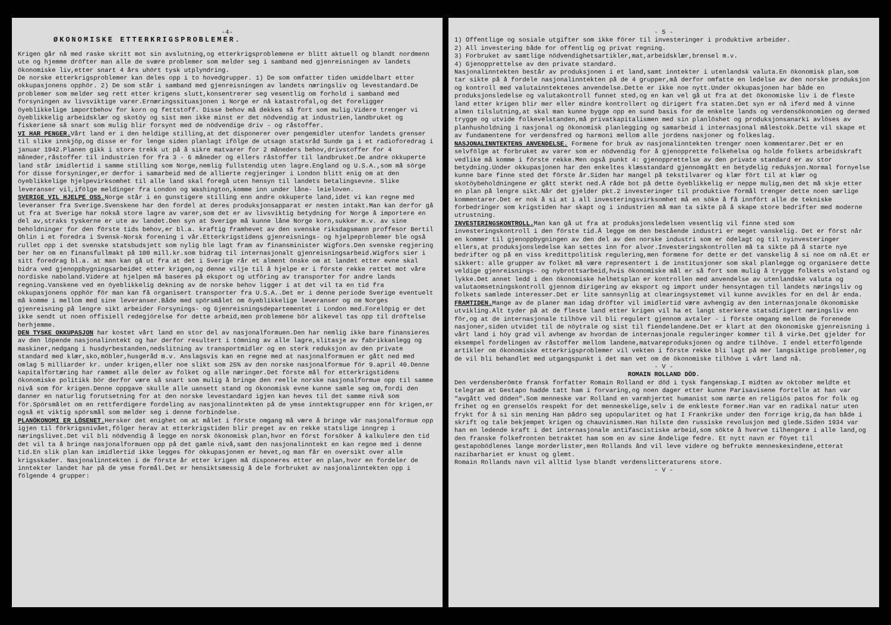-4-
ØKONOMISKE ETTERKRIGSPROBLEMER.
Krigen går nå med raske skritt mot sin avslutning,og etterkrigsproblemene er blitt aktuell og blandt nordmenn ute og hjemme dröfter man alle de svære problemer som melder seg i samband med gjenreisningen av landets ökonomiske liv,etter snart 4 års uhört tysk utplyndring.
De norske etterkrigsproblemer kan deles opp i to hovedgrupper. 1) De som omfatter tiden umiddelbart etter okkupasjonens opphör. 2) De som står i samband med gjenreisningen av landets næringsliv og levestandard.De problemer som melder seg rett etter krigens slutt,konsentrerer seg vesentlig om forhold i samband med forsyningen av livsviktige varer.Ernæringssituasjonen i Norge er nå katastrofal,og det foreligger öyeblikkelige importbehov for korn og fettstoff. Disse behov må dekkes så fort som mulig.Videre trenger vi öyeblikkelig arbeidsklær og skotöy og sist men ikke minst er det nödvendig at industrien,landbruket og fiskeriene så snart som mulig blir forsynt med de nödvendige driv - og råstoffer.
VI HAR PENGER. Vårt land er i den heldige stilling,at det disponerer over pengemidler utenfor landets grenser til slike innkjöp,og disse er for lenge siden planlagt ifölge de utsagn statsråd Sunde ga i et radioforedrag i januar 1942.Planen gikk i store trekk ut på å sikre matvarer for 2 måneders behov,drivstoffer for 4 måneder,råstoffer til industrien for fra 3 - 6 måneder og ellers råstoffer til landbruket.De andre okkuperte land står imidlertid i samme stilling som Norge,nemlig fullstendig uten lagre.England og U.S.A.,som må sörge for disse forsyninger,er derfor i samarbeid med de allierte regjeringer i London blitt enig om at den öyeblikkelige hjelpevirksomhet til alle land skal foregå uten hensyn til landets betalingsevne. Slike leveranser vil,ifölge meldinger fra London og Washington,komme inn under låne- leieloven.
SVERIGE VIL HJELPE OSS. Norge står i en gunstigere stilling enn andre okkuperte land,idet vi kan regne med leveranser fra Sverige.Svenskene har den fordel at deres produksjonsapparat er nesten intakt.Man kan derfor gå ut fra at Sverige har nokså store lagre av varer,som det er av livsviktig betydning for Norge å importere en del av,straks tyskerne er ute av landet.Den syn at Sverige må kunne låne Norge korn,sukker m.v. av sine beholdninger for den förste tids behov,er bl.a. kraftig framhevet av den svenske riksdagsmann proffesor Bertil Ohlin i et foredra i Svensk-Norsk forening i vår.Etterkrigstidens gjenreisnings- og hjelpeproblemer ble også rullet opp i det svenske statsbudsjett som nylig ble lagt fram av finansminister Wigfors.Den svenske regjering ber her om en finansfullmakt på 100 mill.kr.som bidrag til internasjonalt gjenreisningsarbeid.Wigfors sier i sitt foredrag bl.a. at man kan gå ut fra at det i Sverige rår et alment önske om at landet etter evne skal bidra ved gjenoppbygningsarbeidet etter krigen,og denne vilje til å hjelpe er i förste rekke rettet mot våre nordiske naboland.Videre at hjelpen må baseres på eksport og utföring av transporter for andre lands regning.Vanskene ved en öyeblikkelig dekning av de norske behov ligger i at det vil ta en tid fra okkupasjonens opphör för man kan få organisert transporter fra U.S.A..Det er i denne periode Sverige eventuelt må komme i mellom med sine leveranser.Både med spörsmålet om öyeblikkelige leveranser og om Norges gjenreisning på lengre sikt arbeider Forsynings- og Gjenreisningsdepartementet i London med.Forelöpig er det ikke sendt ut noen offisiell redegjörelse for dette arbeid,men problemene bör alikevel tas opp til dröftelse herhjemme.
DEN TYSKE OKKUPASJON har kostet vårt land en stor del av nasjonalformuen.Den har nemlig ikke bare finansieres av den löpende nasjonalinntekt og har derfor resultert i tömning av alle lagre,slitasje av fabrikkanlegg og maskiner,nedgang i husdyrbestanden,nedslitning av transportmidler og en sterk reduksjon av den private standard med klær,sko,möbler,husgeråd m.v. Anslagsvis kan en regne med at nasjonalformuen er gått ned med omlag 5 milliarder kr. under krigen,eller noe slikt som 25% av den norske nasjonalformue för 9.april 40.Denne kapitalfortæring har rammet alle deler av folket og alle næringer.Det förste mål for etterkrigstidens ökonomiske politikk bör derfor være så snart som mulig å bringe den reelle norske nasjonalformue opp til samme nivå som för krigen.Denne oppgave skulle alle uansett stand og ökonomisk evne kunne samle seg om,fordi den danner en naturlig forutsetning for at den norske levestandard igjen kan heves til det samme nivå som för.Spörsmålet om en rettferdigere fordeling av nasjonalinntekten på de ymse inntektsgrupper enn för krigen,er også et viktig spörsmål som melder seg i denne forbindelse.
PLANÖKONOMI ER LÖSENET. Hersker det enighet om at målet i förste omgang må være å bringe vår nasjonalformue opp igjen til förkrigsnivået,fölger herav at etterkrigstiden blir preget av en rekke statslige inngrep i næringslivet.Det vil bli nödvendig å legge en norsk ökonomisk plan,hvor en först forsöker å kalkulere den tid det vil ta å bringe nasjonalformuen opp på det gamle nivå,samt den nasjonalinntekt en kan regne med i denne tid.En slik plan kan imidlertid ikke legges för okkupasjonen er hevet,og man får en oversikt over alle krigsskader. Nasjonalinntekten i de förste år etter krigen må disponeres etter en plan,hvor en fordeler de inntekter landet har på de ymse formål.Det er hensiktsmessig å dele forbruket av nasjonalinntekten opp i fölgende 4 grupper:
- 5 -
1) Offentlige og sosiale utgifter som ikke förer til investeringer i produktive arbeider.
2) All investering både for offentlig og privat regning.
3) Forbruket av samtlige nödvendighetsartikler,mat,arbeidsklær,brensel m.v.
4) Gjenopprettelse av den private standard.
Nasjonalinntekten består av produksjonen i et land,samt inntekter i utenlandsk valuta.En ökonomisk plan,som tar sikte på å fordele nasjonalinntekten på de 4 grupper,må derfor omfatte en ledelse av den norske produksjon og kontroll med valutainntektenes anvendelse.Dette er ikke noe nytt.Under okkupasjonen har både en produksjonsledelse og valutakontroll funnet sted,og en kan vel gå ut fra at det ökonomiske liv i de fleste land etter krigen blir mer eller mindre kontrollert og dirigert fra staten.Det syn er nå iferd med å vinne almen tilslutning,at skal man kunne bygge opp en sund basis for de enkelte lands og verdensökonomien og dermed trygge og utvide folkevelstanden,må privatkapitalismen med sin planlöshet og produksjonsanarki avlöses av planhusholdning i nasjonal og ökonomisk planlegging og samarbeid i internasjonal målestokk.Dette vil skape et av fundamentene for verdensfred og harmoni mellom alle jordens nasjoner og folkeslag.
NASJONALINNTEKTENS ANVENDELSE. Formene for bruk av nasjonalinntekten trenger noen kommentarer.Det er en selvfölge at forbruket av varer som er nödvendig for å gjenopprette folkehelsa og holde folkets arbeidskraft vedlike må komme i förste rekke.Men også punkt 4: gjenopprettelse av den private standard er av stor betydning.Under okkupasjonen har den enkeltes klæsstandard gjennomgått en betydelig reduksjon.Normal fornyelse kunne bare finne sted det förste år.Siden har mangel på tekstilvarer og klær fört til at klær og skotöybeholdningene er gått sterkt ned.Å råde bot på dette öyeblikkelig er neppe mulig,men det må skje etter en plan på lengre sikt.Når det gjelder pkt.2 investeringer til produktive formål trenger dette noen særlige kommentarer.Det er nok å si at i all investeringsvirksomhet må en söke å få innfört alle de tekniske forbedringer som krigstiden har skapt og i industrien må man ta sikte på å skape store bedrifter med moderne utrustning.
INVESTERINGSKONTROLL. Man kan gå ut fra at produksjonsledelsen vesentlig vil finne sted som investeringskontroll i den förste tid.Å legge om den bestående industri er meget vanskelig. Det er först når en kommer til gjenoppbygningen av den del av den norske industri som er ödelagt og til nyinvesteringer ellers,at produksjonsledelse kan settes inn for alvor.Investeringskontrollen må ta sikte på å starte nye bedrifter og på en viss kredittpolitisk regulering,men formene for dette er det vanskelig å si noe om nå.Et er sikkert: alle grupper av folket må være representert i de institusjoner som skal planlegge og organisere dette veldige gjenreisnings- og nybrottsarbeid,hvis ökonomiske mål er så fort som mulig å trygge folkets volstand og lykke.Det annet ledd i den ökonomiske helhetsplan er kontrollen med anvendelse av utenlandske valuta og valutaomsetningskontroll gjennom dirigering av eksport og import under hensyntagen til landets næringsliv og folkets samlede interesser.Det er lite sannsynlig at clearingsystemet vil kunne avvikles for en del år enda.
FRAMTIDEN. Mange av de planer man idag dröfter vil imidlertid være avhengig av den internasjonale ökonomiske utvikling.Alt tyder på at de fleste land etter krigen vil ha et langt sterkere statsdirigert næringsliv enn för,og at de internasjonale tilhöve vil bli regulert gjennom avtaler - i förste omgang mellom de forenede nasjoner,siden utvidet til de nöytrale og sist til fiendelandene.Det er klart at den ökonomiske gjenreisning i vårt land i höy grad vil avhenge av hvordan de internasjonale reguleringer kommer til å virke.Det gjelder for eksempel fordelingen av råstoffer mellom landene,matvareproduksjonen og andre tilhöve. I endel etterfölgende artikler om ökonomiske etterkrigsproblemer vil vekten i förste rekke bli lagt på mer langsiktige problemer,og de vil bli behandlet med utgangspunkt i det man vet om de ökonomiske tilhöve i vårt land nå.
- V -
ROMAIN ROLLAND DÖD.
Den verdensberömte fransk forfatter Romain Rolland er död i tysk fangenskap.I midten av oktober meldte et telegram at Gestapo hadde tatt ham i forvaring,og noen dager etter kunne Parisavisene fortelle at han var "avgått ved döden".Som menneske var Rolland en varmhjertet humanist som nærte en religiös patos for folk og frihet og en grenselös respekt for det menneskelige,selv i de enkleste former.Han var en radikal natur uten frykt for å si sin mening Han pådro seg upopularitet og hat I Frankrike under den forrige krig,da han både i skrift og tale bekjempet krigen og chauvinismen.Han hilste den russiske revolusjon med glede.Siden 1934 var han en ledende kraft i det internasjonale antifascistiske arbeid,som sökte å hverve tilhengere i alle land,og den franske folkefronten betraktet ham som en av sine åndelige fedre. Et nytt navn er föyet til gestapobödlenes lange morderlister,men Rollands ånd vil leve videre og befrukte menneskesindene,etterat nazibarbariet er knust og glemt.
Romain Rollands navn vil alltid lyse blandt verdenslitteraturens store.
- V -